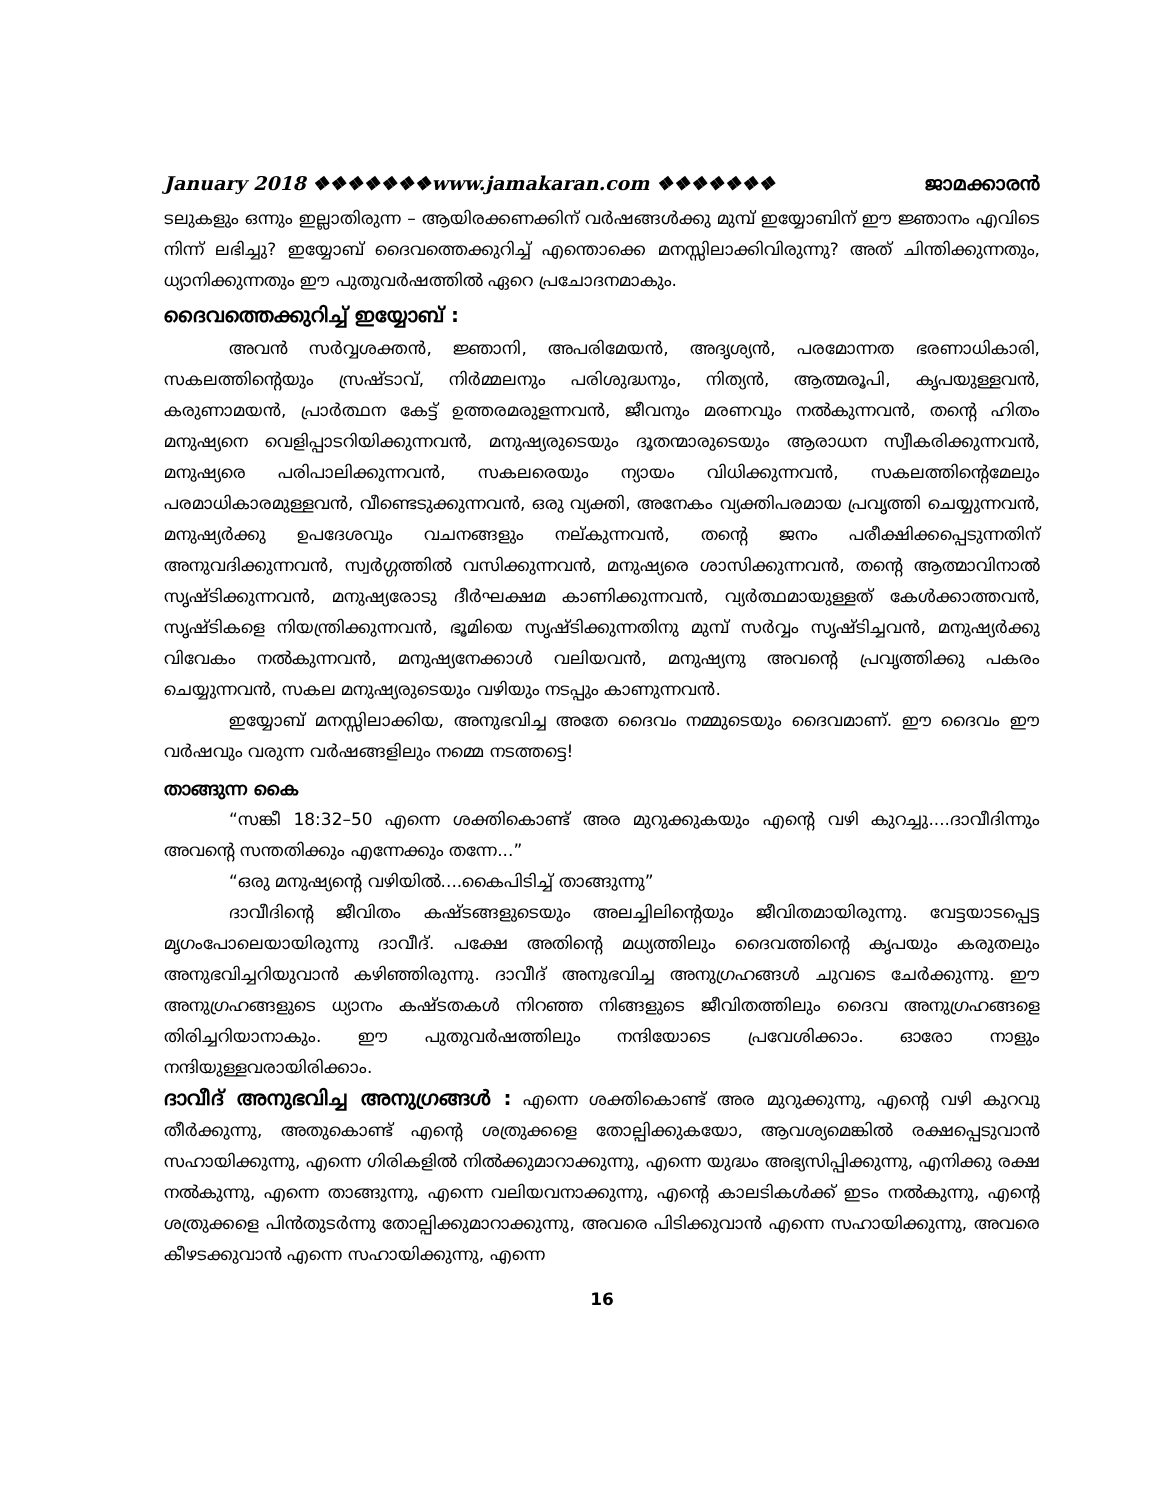January 2018 ❖❖❖❖❖❖❖www.jamakaran.com ❖❖❖❖❖❖❖ ജാമക്കാരൻ
ടലുകളും ഒന്നും ഇല്ലാതിരുന്ന – ആയിരക്കണക്കിന് വർഷങ്ങൾക്കു മുമ്പ് ഇയ്യോബിന് ഈ ജ്ഞാനം എവിടെ നിന്ന് ലഭിച്ചു? ഇയ്യോബ് ദൈവത്തെക്കുറിച്ച് എന്തൊക്കെ മനസ്സിലാക്കിവിരുന്നു? അത് ചിന്തിക്കുന്നതും, ധ്യാനിക്കുന്നതും ഈ പുതുവർഷത്തിൽ ഏറെ പ്രചോദനമാകും.
ദൈവത്തെക്കുറിച്ച് ഇയ്യോബ് :
അവൻ സർവ്വശക്തൻ, ജ്ഞാനി, അപരിമേയൻ, അദൃശ്യൻ, പരമോന്നത ഭരണാധികാരി, സകലത്തിന്റെയും സ്രഷ്ടാവ്, നിർമ്മലനും പരിശുദ്ധനും, നിത്യൻ, ആത്മരൂപി, കൃപയുള്ളവൻ, കരുണാമയൻ, പ്രാർത്ഥന കേട്ട് ഉത്തരമരുളന്നവൻ, ജീവനും മരണവും നൽകുന്നവൻ, തന്റെ ഹിതം മനുഷ്യനെ വെളിപ്പാടറിയിക്കുന്നവൻ, മനുഷ്യരുടെയും ദൂതന്മാരുടെയും ആരാധന സ്വീകരിക്കുന്നവൻ, മനുഷ്യരെ പരിപാലിക്കുന്നവൻ, സകലരെയും ന്യായം വിധിക്കുന്നവൻ, സകലത്തിന്റെമേലും പരമാധികാരമുള്ളവൻ, വീണ്ടെടുക്കുന്നവൻ, ഒരു വ്യക്തി, അനേകം വ്യക്തിപരമായ പ്രവൃത്തി ചെയ്യുന്നവൻ, മനുഷ്യർക്കു ഉപദേശവും വചനങ്ങളും നല്കുന്നവൻ, തന്റെ ജനം പരീക്ഷിക്കപ്പെടുന്നതിന് അനുവദിക്കുന്നവൻ, സ്വർഗ്ഗത്തിൽ വസിക്കുന്നവൻ, മനുഷ്യരെ ശാസിക്കുന്നവൻ, തന്റെ ആത്മാവിനാൽ സൃഷ്ടിക്കുന്നവൻ, മനുഷ്യരോടു ദീർഘക്ഷമ കാണിക്കുന്നവൻ, വ്യർത്ഥമായുള്ളത് കേൾക്കാത്തവൻ, സൃഷ്ടികളെ നിയന്ത്രിക്കുന്നവൻ, ഭൂമിയെ സൃഷ്ടിക്കുന്നതിനു മുമ്പ് സർവ്വം സൃഷ്ടിച്ചവൻ, മനുഷ്യർക്കു വിവേകം നൽകുന്നവൻ, മനുഷ്യനേക്കാൾ വലിയവൻ, മനുഷ്യനു അവന്റെ പ്രവൃത്തിക്കു പകരം ചെയ്യുന്നവൻ, സകല മനുഷ്യരുടെയും വഴിയും നടപ്പും കാണുന്നവൻ.
ഇയ്യോബ് മനസ്സിലാക്കിയ, അനുഭവിച്ച അതേ ദൈവം നമ്മുടെയും ദൈവമാണ്. ഈ ദൈവം ഈ വർഷവും വരുന്ന വർഷങ്ങളിലും നമ്മെ നടത്തട്ടെ!
താങ്ങുന്ന കൈ
“സങ്കീ 18:32–50 എന്നെ ശക്തികൊണ്ട് അര മുറുക്കുകയും എന്റെ വഴി കുറച്ചു....ദാവീദിന്നും അവന്റെ സന്തതിക്കും എന്നേക്കും തന്നേ...”
“ഒരു മനുഷ്യന്റെ വഴിയിൽ....കൈപിടിച്ച് താങ്ങുന്നു”
ദാവീദിന്റെ ജീവിതം കഷ്ടങ്ങളുടെയും അലച്ചിലിന്റെയും ജീവിതമായിരുന്നു. വേട്ടയാടപ്പെട്ട മൃഗംപോലെയായിരുന്നു ദാവീദ്. പക്ഷേ അതിന്റെ മധ്യത്തിലും ദൈവത്തിന്റെ കൃപയും കരുതലും അനുഭവിച്ചറിയുവാൻ കഴിഞ്ഞിരുന്നു. ദാവീദ് അനുഭവിച്ച അനുഗ്രഹങ്ങൾ ചുവടെ ചേർക്കുന്നു. ഈ അനുഗ്രഹങ്ങളുടെ ധ്യാനം കഷ്ടതകൾ നിറഞ്ഞ നിങ്ങളുടെ ജീവിതത്തിലും ദൈവ അനുഗ്രഹങ്ങളെ തിരിച്ചറിയാനാകും. ഈ പുതുവർഷത്തിലും നന്ദിയോടെ പ്രവേശിക്കാം. ഓരോ നാളും നന്ദിയുള്ളവരായിരിക്കാം.
ദാവീദ് അനുഭവിച്ച അനുഗ്രങ്ങൾ : എന്നെ ശക്തികൊണ്ട് അര മുറുക്കുന്നു, എന്റെ വഴി കുറവു തീർക്കുന്നു, അതുകൊണ്ട് എന്റെ ശത്രുക്കളെ തോല്പിക്കുകയോ, ആവശ്യമെങ്കിൽ രക്ഷപ്പെടുവാൻ സഹായിക്കുന്നു, എന്നെ ഗിരികളിൽ നിൽക്കുമാറാക്കുന്നു, എന്നെ യുദ്ധം അഭ്യസിപ്പിക്കുന്നു, എനിക്കു രക്ഷ നൽകുന്നു, എന്നെ താങ്ങുന്നു, എന്നെ വലിയവനാക്കുന്നു, എന്റെ കാലടികൾക്ക് ഇടം നൽകുന്നു, എന്റെ ശത്രുക്കളെ പിൻതുടർന്നു തോല്പിക്കുമാറാക്കുന്നു, അവരെ പിടിക്കുവാൻ എന്നെ സഹായിക്കുന്നു, അവരെ കീഴടക്കുവാൻ എന്നെ സഹായിക്കുന്നു, എന്നെ
16